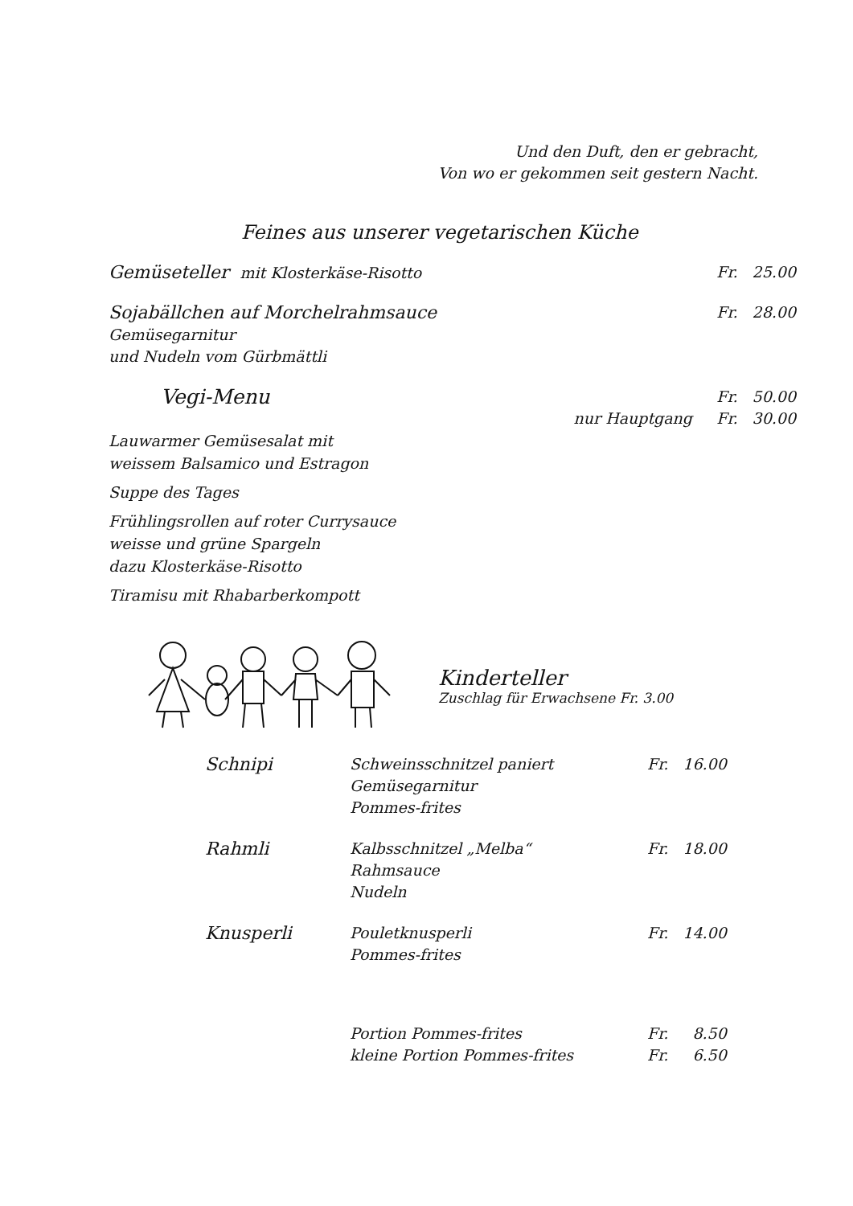Und den Duft, den er gebracht,
Von wo er gekommen seit gestern Nacht.
Feines aus unserer vegetarischen Küche
| Gemüseteller mit Klosterkäse-Risotto | | Fr. 25.00 |
| Sojabällchen auf Morchelrahmsauce Gemüsegarnitur und Nudeln vom Gürbmättli | | Fr. 28.00 |
| Vegi-Menu | | Fr. 50.00 |
| | nur Hauptgang | Fr. 30.00 |
| Lauwarmer Gemüsesalat mit weissem Balsamico und Estragon Suppe des Tages Frühlingsrollen auf roter Currysauce weisse und grüne Spargeln dazu Klosterkäse-Risotto Tiramisu mit Rhabarberkompott | | |
Kinderteller
Zuschlag für Erwachsene Fr. 3.00
| Schnipi | Schweinsschnitzel paniert Gemüsegarnitur Pommes-frites | Fr. 16.00 |
| Rahmli | Kalbsschnitzel „Melba“ Rahmsauce Nudeln | Fr. 18.00 |
| Knusperli | Pouletknusperli Pommes-frites | Fr. 14.00 |
| | Portion Pommes-frites kleine Portion Pommes-frites | Fr. 8.50 Fr. 6.50 |